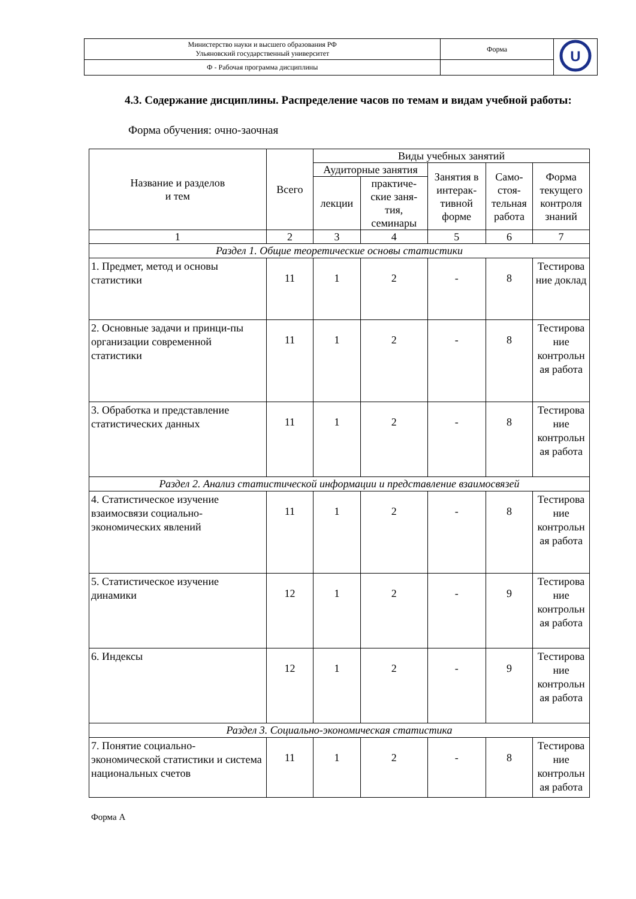| Министерство науки и высшего образования РФ Ульяновский государственный университет | Форма | U |
| Ф - Рабочая программа дисциплины | | |
4.3. Содержание дисциплины. Распределение часов по темам и видам учебной работы:
Форма обучения: очно-заочная
| Название и разделов и тем | Всего | Виды учебных занятий | | | | |
| --- | --- | --- | --- | --- | --- | --- |
| | | Аудиторные занятия | | Занятия в интерак-тивной форме | Само-стоя-тельная работа | Форма текущего контроля знаний |
| | | лекции | практиче-ские заня-тия, семинары | | | |
| 1 | 2 | 3 | 4 | 5 | 6 | 7 |
| Раздел 1. Общие теоретические основы статистики | | | | | | |
| 1. Предмет, метод и основы статистики | 11 | 1 | 2 | - | 8 | Тестирова ние доклад |
| 2. Основные задачи и принци-пы организации современной статистики | 11 | 1 | 2 | - | 8 | Тестирова ние контрольн ая работа |
| 3. Обработка и представление статистических данных | 11 | 1 | 2 | - | 8 | Тестирова ние контрольн ая работа |
| Раздел 2. Анализ статистической информации и представление взаимосвязей | | | | | | |
| 4. Статистическое изучение взаимосвязи социально-экономических явлений | 11 | 1 | 2 | - | 8 | Тестирова ние контрольн ая работа |
| 5. Статистическое изучение динамики | 12 | 1 | 2 | - | 9 | Тестирова ние контрольн ая работа |
| 6. Индексы | 12 | 1 | 2 | - | 9 | Тестирова ние контрольн ая работа |
| Раздел 3. Социально-экономическая статистика | | | | | | |
| 7. Понятие социально-экономической статистики и система национальных счетов | 11 | 1 | 2 | - | 8 | Тестирова ние контрольн ая работа |
Форма А